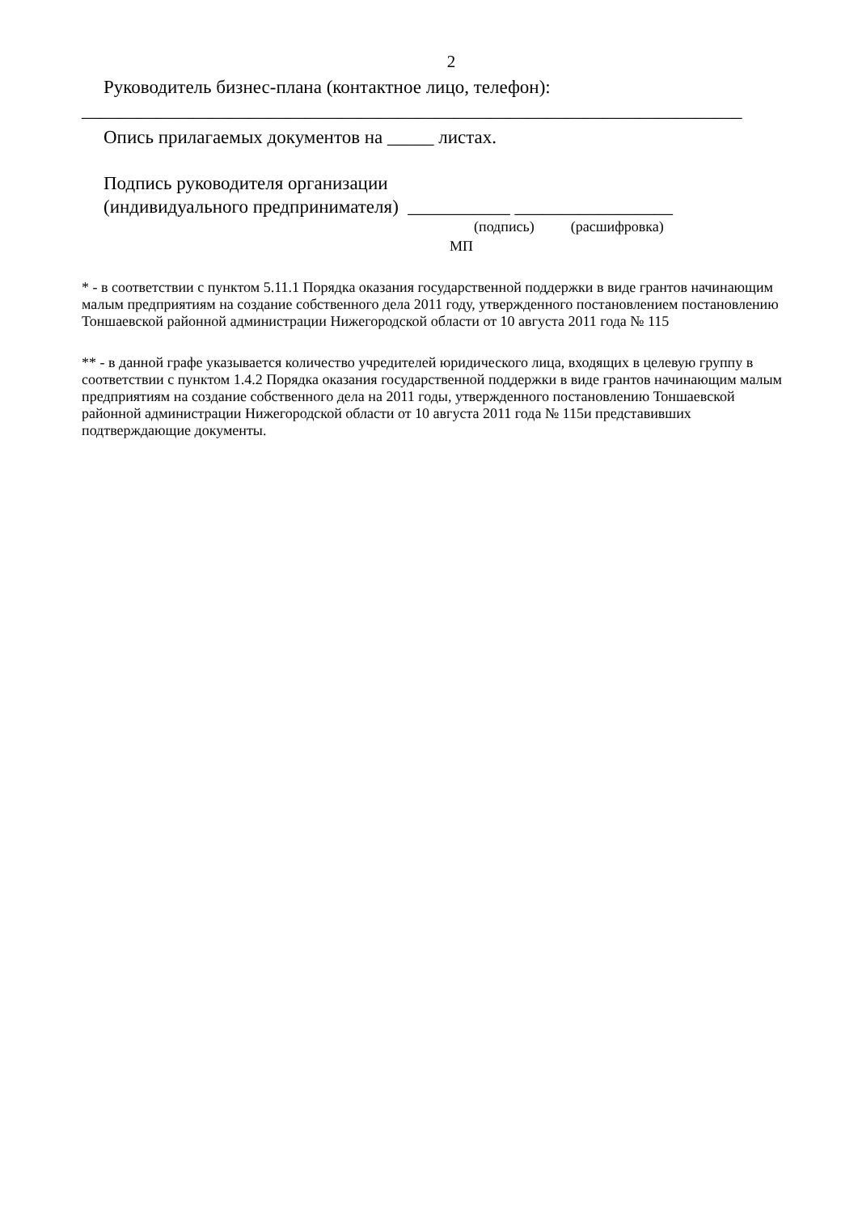2
Руководитель бизнес-плана (контактное лицо, телефон):
_______________________________________________________________________
Опись прилагаемых документов на _____ листах.
Подпись руководителя организации
(индивидуального предпринимателя) ___________ _________________
(подпись) (расшифровка)
МП
* - в соответствии с пунктом 5.11.1 Порядка оказания государственной поддержки в виде грантов начинающим малым предприятиям на создание собственного дела 2011 году, утвержденного постановлением постановлению Тоншаевской районной администрации Нижегородской области от 10 августа 2011 года № 115
** - в данной графе указывается количество учредителей юридического лица, входящих в целевую группу в соответствии с пунктом 1.4.2 Порядка оказания государственной поддержки в виде грантов начинающим малым предприятиям на создание собственного дела на 2011 годы, утвержденного постановлению Тоншаевской районной администрации Нижегородской области от 10 августа 2011 года № 115и представивших подтверждающие документы.